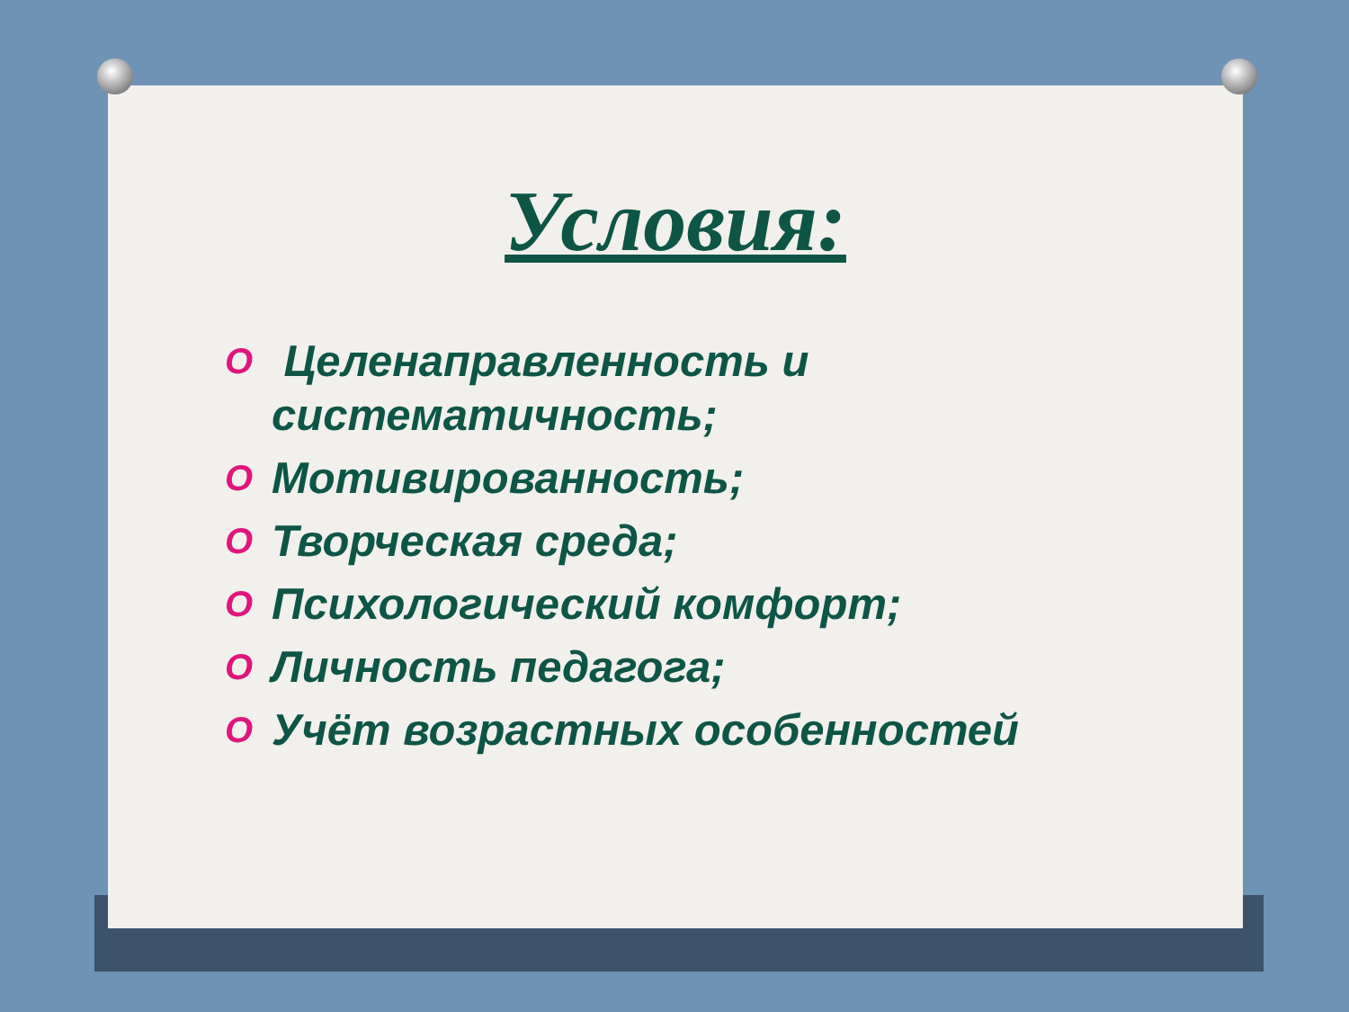Условия:
O Целенаправленность и систематичность;
O Мотивированность;
O Творческая среда;
O Психологический комфорт;
O Личность педагога;
O Учёт возрастных особенностей